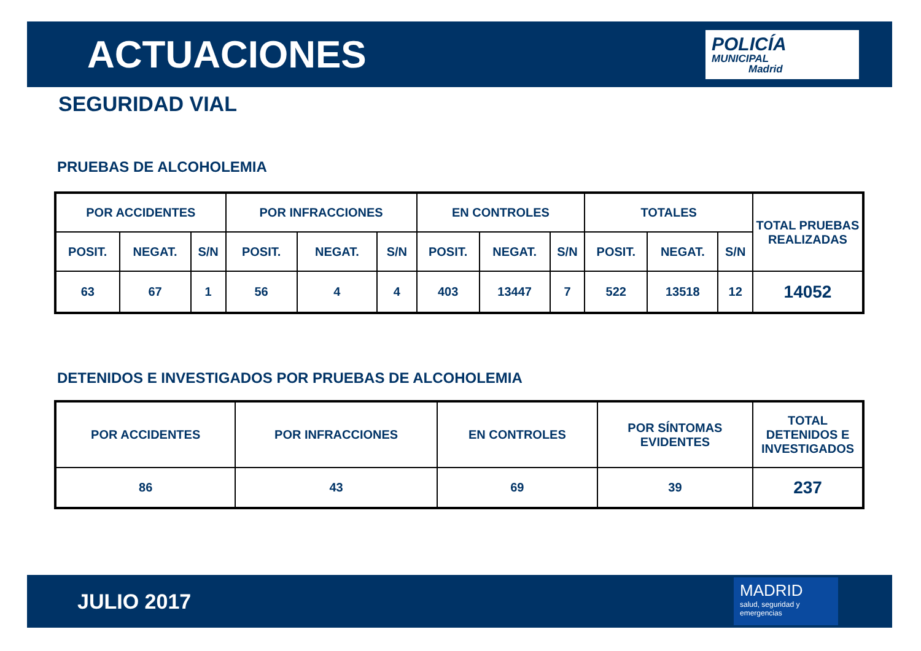ACTUACIONES
POLICÍA
MUNICIPAL
Madrid
SEGURIDAD VIAL
PRUEBAS DE ALCOHOLEMIA
| POR ACCIDENTES | | | POR INFRACCIONES | | | EN CONTROLES | | | TOTALES | | | TOTAL PRUEBAS REALIZADAS |
| --- | --- | --- | --- | --- | --- | --- | --- | --- | --- | --- | --- | --- |
| POSIT. | NEGAT. | S/N | POSIT. | NEGAT. | S/N | POSIT. | NEGAT. | S/N | POSIT. | NEGAT. | S/N | |
| 63 | 67 | 1 | 56 | 4 | 4 | 403 | 13447 | 7 | 522 | 13518 | 12 | 14052 |
DETENIDOS E INVESTIGADOS POR PRUEBAS DE ALCOHOLEMIA
| POR ACCIDENTES | POR INFRACCIONES | EN CONTROLES | POR SÍNTOMAS EVIDENTES | TOTAL DETENIDOS E INVESTIGADOS |
| --- | --- | --- | --- | --- |
| 86 | 43 | 69 | 39 | 237 |
JULIO 2017
MADRID
salud, seguridad y emergencias